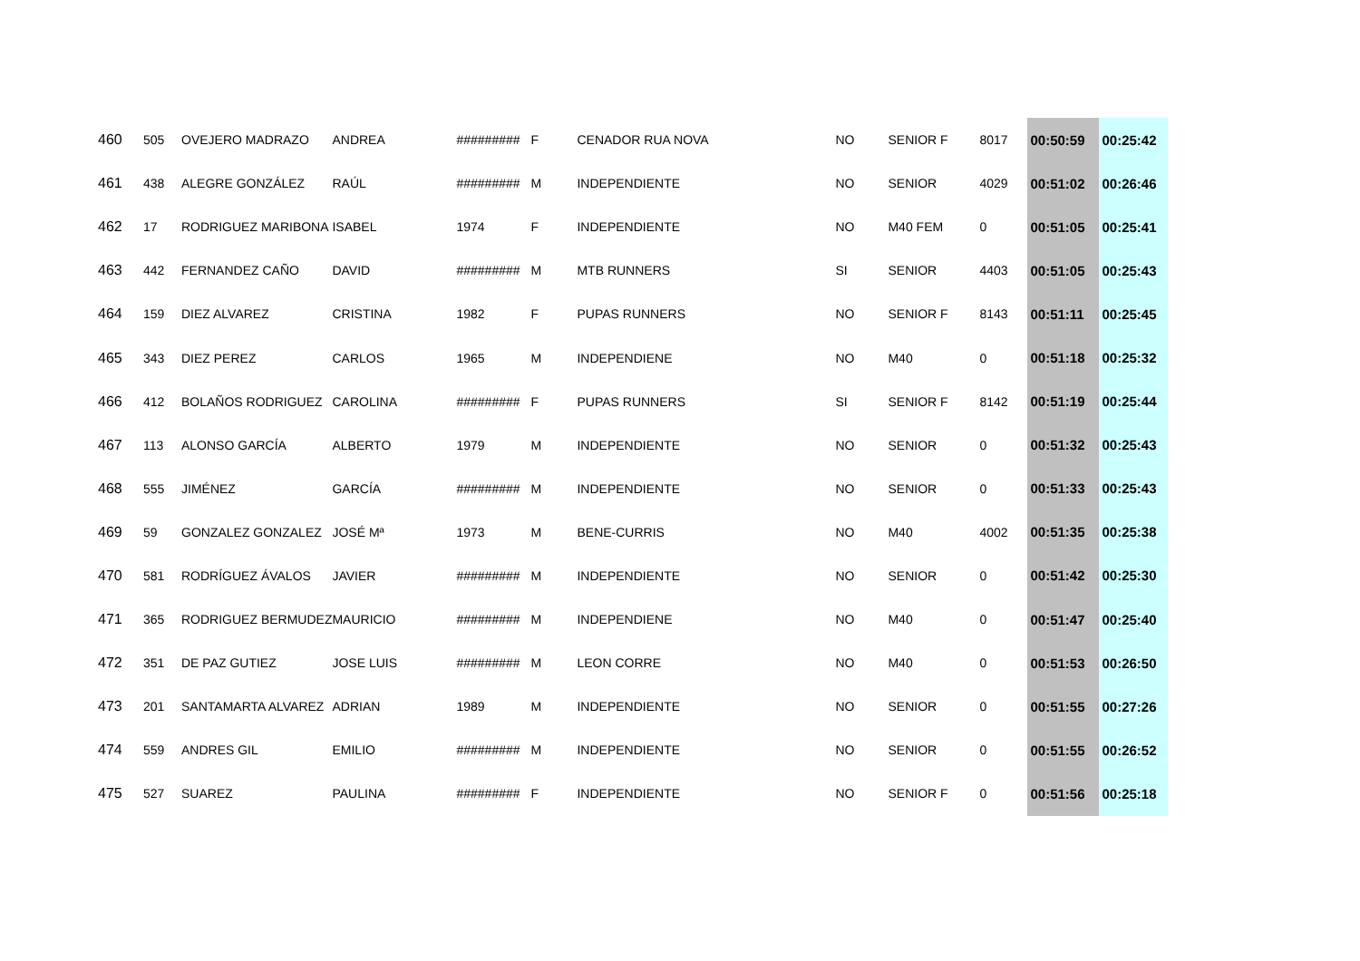| 460 | 505 | OVEJERO MADRAZO | ANDREA | ######### | F | CENADOR RUA NOVA | NO | SENIOR F | 8017 | 00:50:59 | 00:25:42 |
| 461 | 438 | ALEGRE GONZÁLEZ | RAÚL | ######### | M | INDEPENDIENTE | NO | SENIOR | 4029 | 00:51:02 | 00:26:46 |
| 462 | 17 | RODRIGUEZ MARIBONA | ISABEL | 1974 | F | INDEPENDIENTE | NO | M40 FEM | 0 | 00:51:05 | 00:25:41 |
| 463 | 442 | FERNANDEZ CAÑO | DAVID | ######### | M | MTB RUNNERS | SI | SENIOR | 4403 | 00:51:05 | 00:25:43 |
| 464 | 159 | DIEZ ALVAREZ | CRISTINA | 1982 | F | PUPAS RUNNERS | NO | SENIOR F | 8143 | 00:51:11 | 00:25:45 |
| 465 | 343 | DIEZ PEREZ | CARLOS | 1965 | M | INDEPENDIENE | NO | M40 | 0 | 00:51:18 | 00:25:32 |
| 466 | 412 | BOLAÑOS RODRIGUEZ | CAROLINA | ######### | F | PUPAS RUNNERS | SI | SENIOR F | 8142 | 00:51:19 | 00:25:44 |
| 467 | 113 | ALONSO GARCÍA | ALBERTO | 1979 | M | INDEPENDIENTE | NO | SENIOR | 0 | 00:51:32 | 00:25:43 |
| 468 | 555 | JIMÉNEZ | GARCÍA | ######### | M | INDEPENDIENTE | NO | SENIOR | 0 | 00:51:33 | 00:25:43 |
| 469 | 59 | GONZALEZ GONZALEZ | JOSÉ Mª | 1973 | M | BENE-CURRIS | NO | M40 | 4002 | 00:51:35 | 00:25:38 |
| 470 | 581 | RODRÍGUEZ ÁVALOS | JAVIER | ######### | M | INDEPENDIENTE | NO | SENIOR | 0 | 00:51:42 | 00:25:30 |
| 471 | 365 | RODRIGUEZ BERMUDEZ | MAURICIO | ######### | M | INDEPENDIENE | NO | M40 | 0 | 00:51:47 | 00:25:40 |
| 472 | 351 | DE PAZ GUTIEZ | JOSE LUIS | ######### | M | LEON CORRE | NO | M40 | 0 | 00:51:53 | 00:26:50 |
| 473 | 201 | SANTAMARTA ALVAREZ | ADRIAN | 1989 | M | INDEPENDIENTE | NO | SENIOR | 0 | 00:51:55 | 00:27:26 |
| 474 | 559 | ANDRES GIL | EMILIO | ######### | M | INDEPENDIENTE | NO | SENIOR | 0 | 00:51:55 | 00:26:52 |
| 475 | 527 | SUAREZ | PAULINA | ######### | F | INDEPENDIENTE | NO | SENIOR F | 0 | 00:51:56 | 00:25:18 |